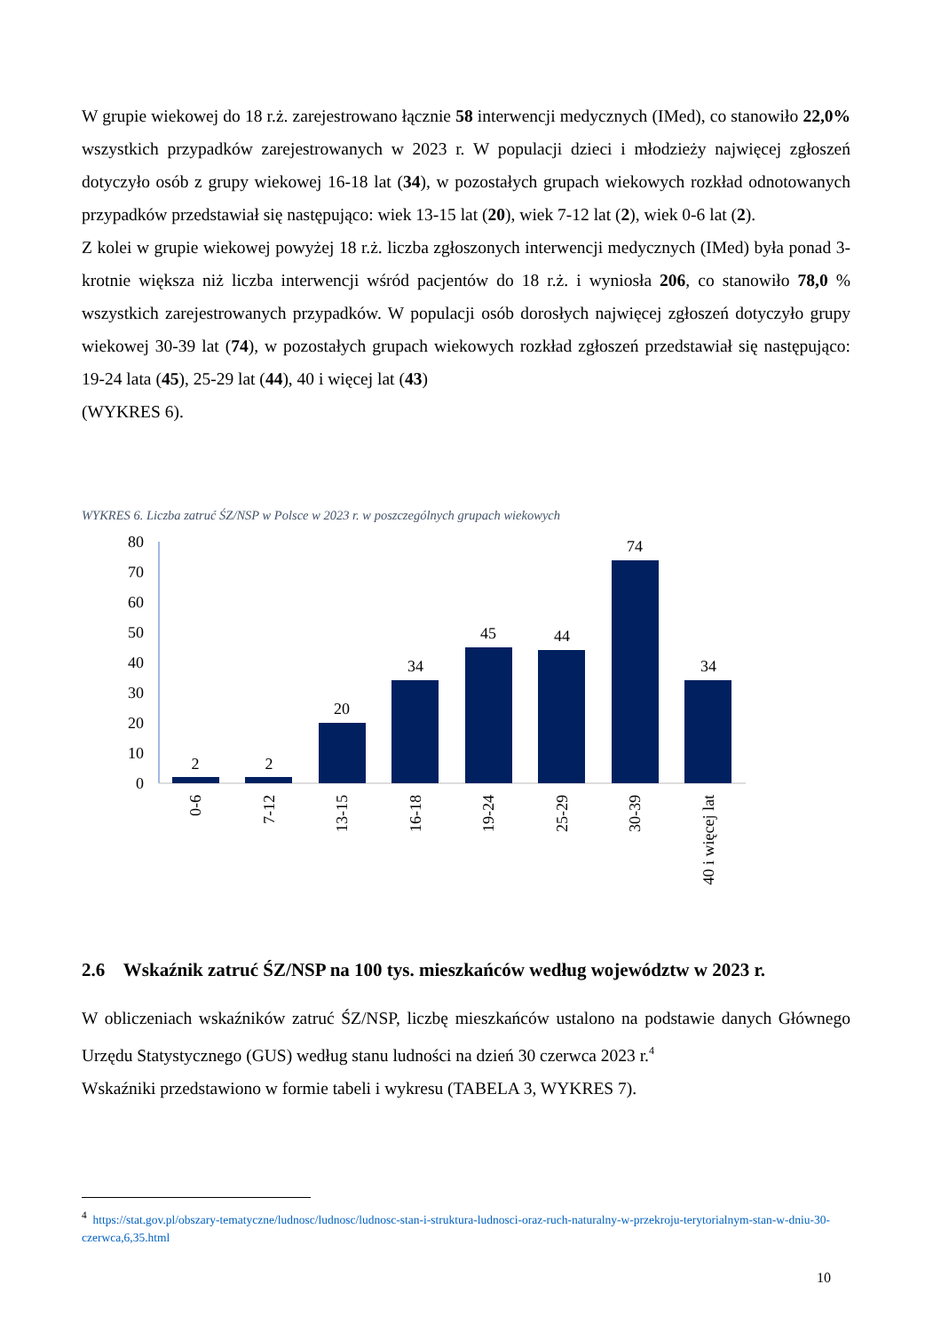W grupie wiekowej do 18 r.ż. zarejestrowano łącznie 58 interwencji medycznych (IMed), co stanowiło 22,0% wszystkich przypadków zarejestrowanych w 2023 r. W populacji dzieci i młodzieży najwięcej zgłoszeń dotyczyło osób z grupy wiekowej 16-18 lat (34), w pozostałych grupach wiekowych rozkład odnotowanych przypadków przedstawiał się następująco: wiek 13-15 lat (20), wiek 7-12 lat (2), wiek 0-6 lat (2).
Z kolei w grupie wiekowej powyżej 18 r.ż. liczba zgłoszonych interwencji medycznych (IMed) była ponad 3-krotnie większa niż liczba interwencji wśród pacjentów do 18 r.ż. i wyniosła 206, co stanowiło 78,0 % wszystkich zarejestrowanych przypadków. W populacji osób dorosłych najwięcej zgłoszeń dotyczyło grupy wiekowej 30-39 lat (74), w pozostałych grupach wiekowych rozkład zgłoszeń przedstawiał się następująco: 19-24 lata (45), 25-29 lat (44), 40 i więcej lat (43)
(WYKRES 6).
WYKRES 6. Liczba zatruć ŚZ/NSP w Polsce w 2023 r. w poszczególnych grupach wiekowych
80
70
60
50
40
30
20
10
0
2
2
20
34
45
44
74
34
0-6
7-12
13-15
16-18
19-24
25-29
30-39
40 i więcej lat
2.6 Wskaźnik zatruć ŚZ/NSP na 100 tys. mieszkańców według województw w 2023 r.
W obliczeniach wskaźników zatruć ŚZ/NSP, liczbę mieszkańców ustalono na podstawie danych Głównego Urzędu Statystycznego (GUS) według stanu ludności na dzień 30 czerwca 2023 r.<sup>4</sup>
Wskaźniki przedstawiono w formie tabeli i wykresu (TABELA 3, WYKRES 7).
<sup>4</sup> https://stat.gov.pl/obszary-tematyczne/ludnosc/ludnosc/ludnosc-stan-i-struktura-ludnosci-oraz-ruch-naturalny-w-przekroju-terytorialnym-stan-w-dniu-30-czerwca,6,35.html
10